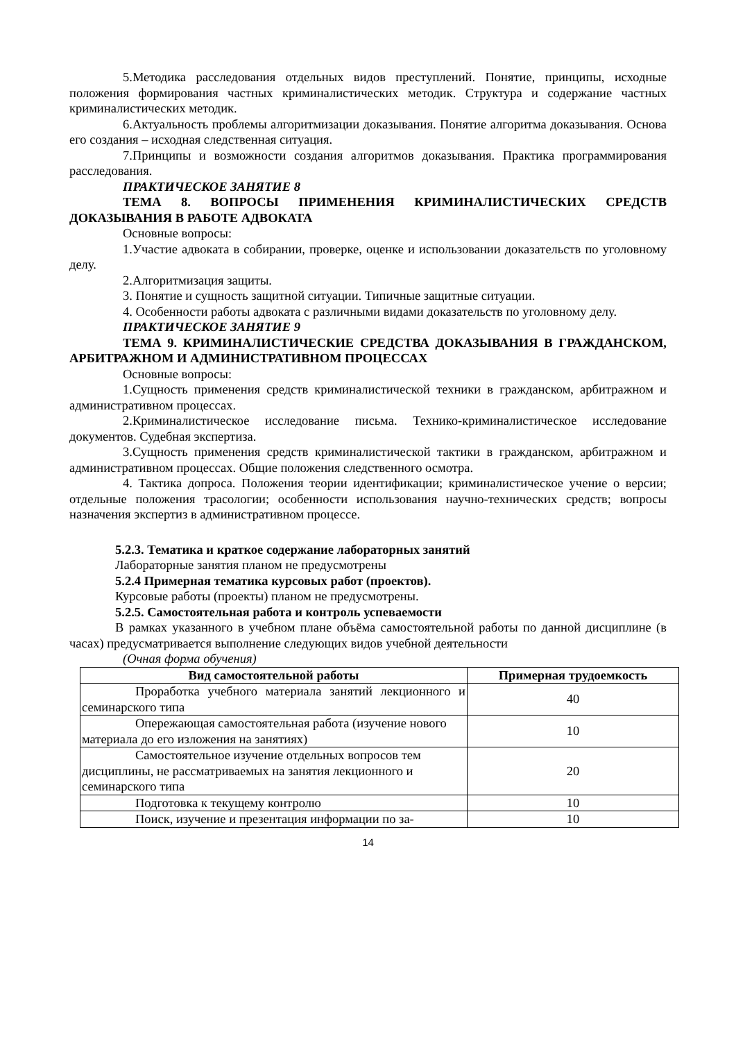5.Методика расследования отдельных видов преступлений. Понятие, принципы, исходные положения формирования частных криминалистических методик. Структура и содержание частных криминалистических методик.
6.Актуальность проблемы алгоритмизации доказывания. Понятие алгоритма доказывания. Основа его создания – исходная следственная ситуация.
7.Принципы и возможности создания алгоритмов доказывания. Практика программирования расследования.
ПРАКТИЧЕСКОЕ ЗАНЯТИЕ 8
ТЕМА 8. ВОПРОСЫ ПРИМЕНЕНИЯ КРИМИНАЛИСТИЧЕСКИХ СРЕДСТВ ДОКАЗЫВАНИЯ В РАБОТЕ АДВОКАТА
Основные вопросы:
1.Участие адвоката в собирании, проверке, оценке и использовании доказательств по уголовному делу.
2.Алгоритмизация защиты.
3. Понятие и сущность защитной ситуации. Типичные защитные ситуации.
4. Особенности работы адвоката с различными видами доказательств по уголовному делу.
ПРАКТИЧЕСКОЕ ЗАНЯТИЕ 9
ТЕМА 9. КРИМИНАЛИСТИЧЕСКИЕ СРЕДСТВА ДОКАЗЫВАНИЯ В ГРАЖДАНСКОМ, АРБИТРАЖНОМ И АДМИНИСТРАТИВНОМ ПРОЦЕССАХ
Основные вопросы:
1.Сущность применения средств криминалистической техники в гражданском, арбитражном и административном процессах.
2.Криминалистическое исследование письма. Технико-криминалистическое исследование документов. Судебная экспертиза.
3.Сущность применения средств криминалистической тактики в гражданском, арбитражном и административном процессах. Общие положения следственного осмотра.
4. Тактика допроса. Положения теории идентификации; криминалистическое учение о версии; отдельные положения трасологии; особенности использования научно-технических средств; вопросы назначения экспертиз в административном процессе.
5.2.3. Тематика и краткое содержание лабораторных занятий
Лабораторные занятия планом не предусмотрены
5.2.4 Примерная тематика курсовых работ (проектов).
Курсовые работы (проекты) планом не предусмотрены.
5.2.5. Самостоятельная работа и контроль успеваемости
В рамках указанного в учебном плане объёма самостоятельной работы по данной дисциплине (в часах) предусматривается выполнение следующих видов учебной деятельности
(Очная форма обучения)
| Вид самостоятельной работы | Примерная трудоемкость |
| --- | --- |
| Проработка учебного материала занятий лекционного и семинарского типа | 40 |
| Опережающая самостоятельная работа (изучение нового материала до его изложения на занятиях) | 10 |
| Самостоятельное изучение отдельных вопросов тем дисциплины, не рассматриваемых на занятия лекционного и семинарского типа | 20 |
| Подготовка к текущему контролю | 10 |
| Поиск, изучение и презентация информации по за- | 10 |
14